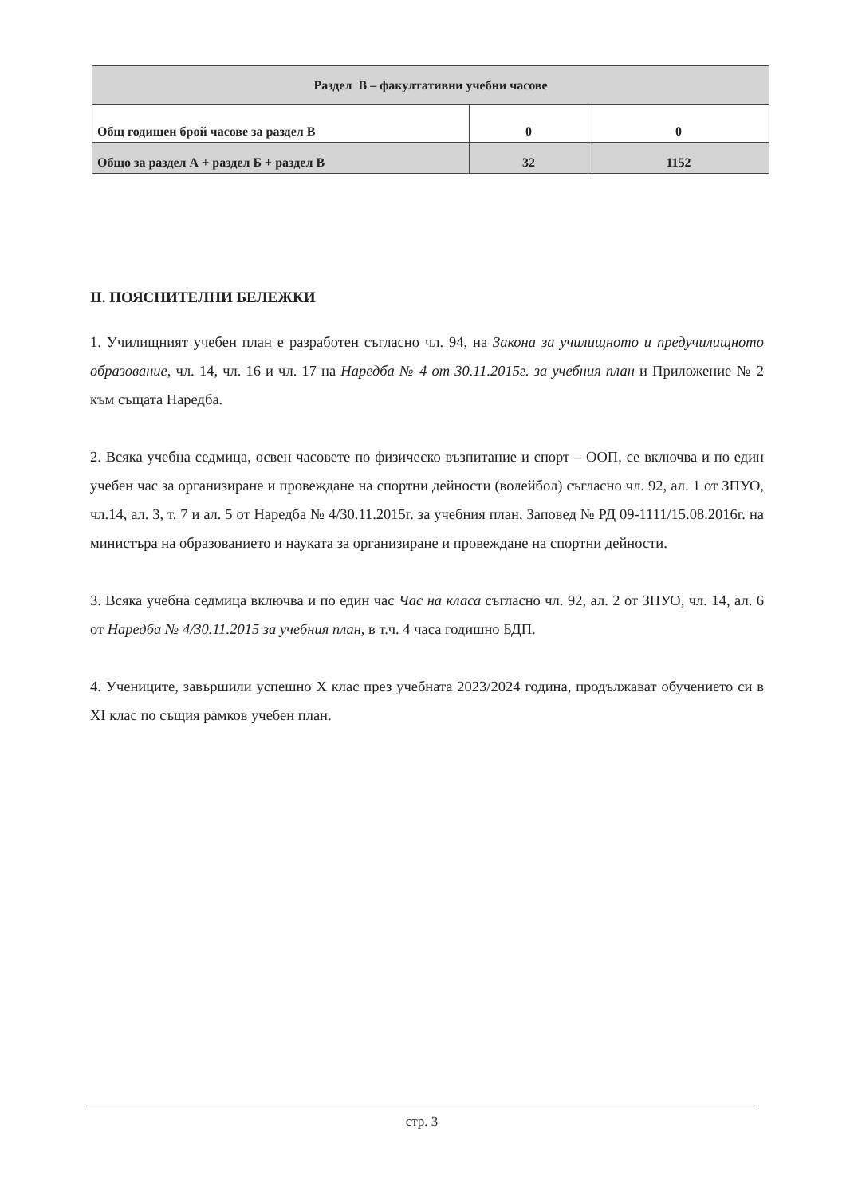| Раздел В – факултативни учебни часове | | |
| Общ годишен брой часове за раздел В | 0 | 0 |
| Общо за раздел А + раздел Б + раздел В | 32 | 1152 |
II. ПОЯСНИТЕЛНИ БЕЛЕЖКИ
1. Училищният учебен план е разработен съгласно чл. 94, на Закона за училищното и предучилищното образование, чл. 14, чл. 16 и чл. 17 на Наредба № 4 от 30.11.2015г. за учебния план и Приложение № 2 към същата Наредба.
2. Всяка учебна седмица, освен часовете по физическо възпитание и спорт – ООП, се включва и по един учебен час за организиране и провеждане на спортни дейности (волейбол) съгласно чл. 92, ал. 1 от ЗПУО, чл.14, ал. 3, т. 7 и ал. 5 от Наредба № 4/30.11.2015г. за учебния план, Заповед № РД 09-1111/15.08.2016г. на министъра на образованието и науката за организиране и провеждане на спортни дейности.
3. Всяка учебна седмица включва и по един час Час на класа съгласно чл. 92, ал. 2 от ЗПУО, чл. 14, ал. 6 от Наредба № 4/30.11.2015 за учебния план, в т.ч. 4 часа годишно БДП.
4. Учениците, завършили успешно X клас през учебната 2023/2024 година, продължават обучението си в XI клас по същия рамков учебен план.
стр. 3